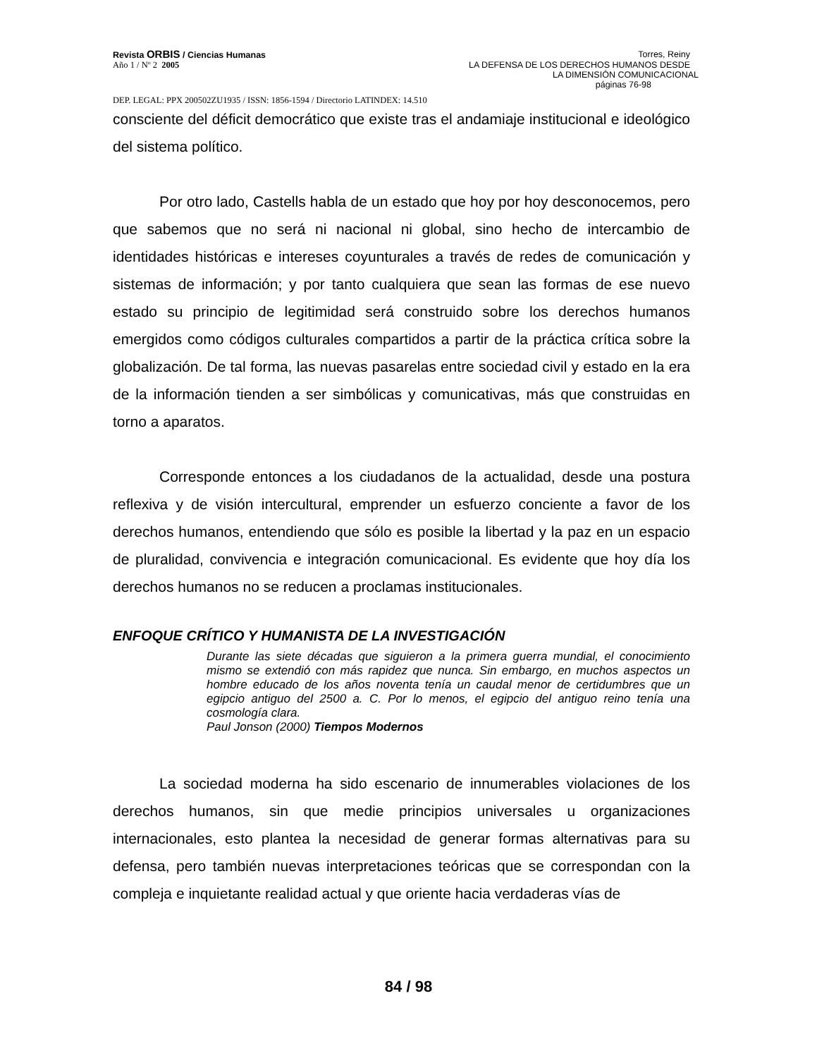Revista ORBIS / Ciencias Humanas Torres, Reiny
Año 1 / Nº 2 2005 LA DEFENSA DE LOS DERECHOS HUMANOS DESDE
LA DIMENSIÓN COMUNICACIONAL
páginas 76-98
DEP. LEGAL: PPX 200502ZU1935 / ISSN: 1856-1594 / Directorio LATINDEX: 14.510
consciente del déficit democrático que existe tras el andamiaje institucional e ideológico del sistema político.
Por otro lado, Castells habla de un estado que hoy por hoy desconocemos, pero que sabemos que no será ni nacional ni global, sino hecho de intercambio de identidades históricas e intereses coyunturales a través de redes de comunicación y sistemas de información; y por tanto cualquiera que sean las formas de ese nuevo estado su principio de legitimidad será construido sobre los derechos humanos emergidos como códigos culturales compartidos a partir de la práctica crítica sobre la globalización. De tal forma, las nuevas pasarelas entre sociedad civil y estado en la era de la información tienden a ser simbólicas y comunicativas, más que construidas en torno a aparatos.
Corresponde entonces a los ciudadanos de la actualidad, desde una postura reflexiva y de visión intercultural, emprender un esfuerzo conciente a favor de los derechos humanos, entendiendo que sólo es posible la libertad y la paz en un espacio de pluralidad, convivencia e integración comunicacional. Es evidente que hoy día los derechos humanos no se reducen a proclamas institucionales.
ENFOQUE CRÍTICO Y HUMANISTA DE LA INVESTIGACIÓN
Durante las siete décadas que siguieron a la primera guerra mundial, el conocimiento mismo se extendió con más rapidez que nunca. Sin embargo, en muchos aspectos un hombre educado de los años noventa tenía un caudal menor de certidumbres que un egipcio antiguo del 2500 a. C. Por lo menos, el egipcio del antiguo reino tenía una cosmología clara.
Paul Jonson (2000) Tiempos Modernos
La sociedad moderna ha sido escenario de innumerables violaciones de los derechos humanos, sin que medie principios universales u organizaciones internacionales, esto plantea la necesidad de generar formas alternativas para su defensa, pero también nuevas interpretaciones teóricas que se correspondan con la compleja e inquietante realidad actual y que oriente hacia verdaderas vías de
84 / 98